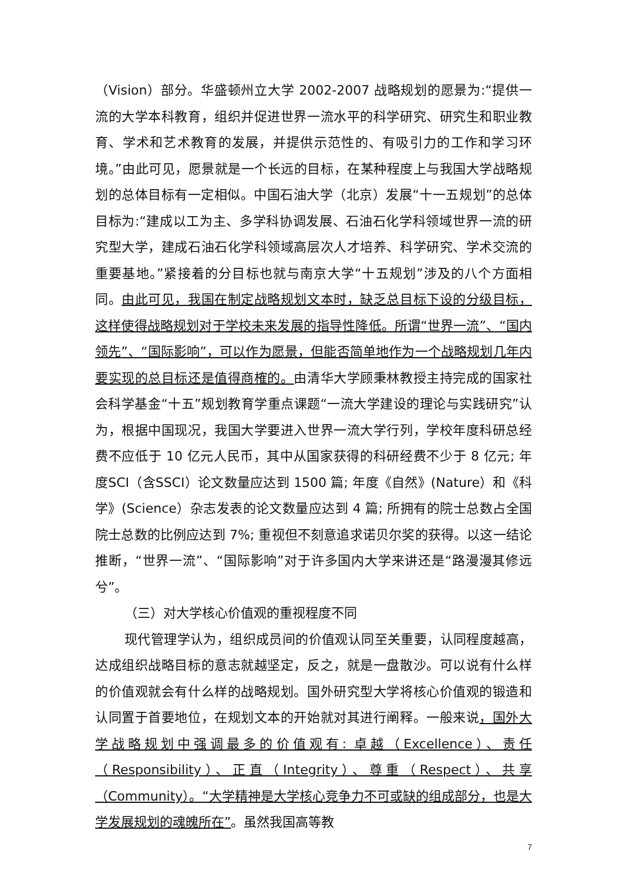（Vision）部分。华盛顿州立大学 2002-2007 战略规划的愿景为:“提供一流的大学本科教育，组织并促进世界一流水平的科学研究、研究生和职业教育、学术和艺术教育的发展，并提供示范性的、有吸引力的工作和学习环境。”由此可见，愿景就是一个长远的目标，在某种程度上与我国大学战略规划的总体目标有一定相似。中国石油大学（北京）发展“十一五规划”的总体目标为:“建成以工为主、多学科协调发展、石油石化学科领域世界一流的研究型大学，建成石油石化学科领域高层次人才培养、科学研究、学术交流的重要基地。”紧接着的分目标也就与南京大学“十五规划”涉及的八个方面相同。由此可见，我国在制定战略规划文本时，缺乏总目标下设的分级目标，这样使得战略规划对于学校未来发展的指导性降低。所谓“世界一流”、“国内领先”、“国际影响”，可以作为愿景，但能否简单地作为一个战略规划几年内要实现的总目标还是值得商榷的。由清华大学顾秉林教授主持完成的国家社会科学基金“十五”规划教育学重点课题“一流大学建设的理论与实践研究”认为，根据中国现况，我国大学要进入世界一流大学行列，学校年度科研总经费不应低于 10 亿元人民币，其中从国家获得的科研经费不少于 8 亿元; 年度SCI（含SSCI）论文数量应达到 1500 篇; 年度《自然》(Nature）和《科学》(Science）杂志发表的论文数量应达到 4 篇; 所拥有的院士总数占全国院士总数的比例应达到 7%; 重视但不刻意追求诺贝尔奖的获得。以这一结论推断，“世界一流”、“国际影响”对于许多国内大学来讲还是“路漫漫其修远兮”。
（三）对大学核心价值观的重视程度不同
现代管理学认为，组织成员间的价值观认同至关重要，认同程度越高，达成组织战略目标的意志就越坚定，反之，就是一盘散沙。可以说有什么样的价值观就会有什么样的战略规划。国外研究型大学将核心价值观的锻造和认同置于首要地位，在规划文本的开始就对其进行阐释。一般来说，国外大学战略规划中强调最多的价值观有: 卓越（Excellence）、责任（Responsibility）、正直（Integrity）、尊重（Respect）、共享（Community）。“大学精神是大学核心竞争力不可或缺的组成部分，也是大学发展规划的魂魄所在”。虽然我国高等教
7